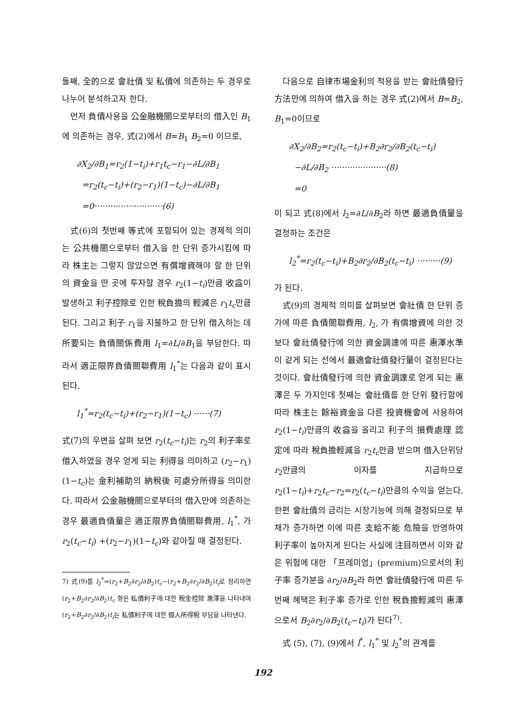둘째, 全的으로 會社債 및 私債에 의존하는 두 경우로 나누어 분석하고자 한다.
먼저 負債사용을 公金融機關으로부터의 借入인 B<sub>1</sub>에 의존하는 경우, 式(2)에서 B=B<sub>1</sub> B<sub>2</sub>=0 이므로,
∂X<sub>2</sub>/∂B<sub>1</sub>=r<sub>2</sub>(1−t<sub>i</sub>)+r<sub>1</sub>t<sub>c</sub>−r<sub>1</sub>−∂L/∂B<sub>1</sub>
=r<sub>2</sub>(t<sub>c</sub>−t<sub>i</sub>)+(r<sub>2</sub>−r<sub>1</sub>)(1−t<sub>c</sub>)−∂L/∂B<sub>1</sub>
=0··························(6)
式(6)의 첫번째 等式에 포함되어 있는 경제적 의미는 公共機關으로부터 借入을 한 단위 증가시킴에 따라 株主는 그렇지 않았으면 有償增資해야 할 한 단위의 資金을 딴 곳에 투자할 경우 r<sub>2</sub>(1−t<sub>i</sub>)만큼 收益이 발생하고 利子控除로 인한 稅負擔의 輕減은 r<sub>1</sub>t<sub>c</sub>만큼 된다. 그리고 利子 r<sub>1</sub>을 지불하고 한 단위 借入하는 데 所要되는 負債關係費用 l<sub>1</sub>=∂L/∂B<sub>1</sub>을 부담한다. 따라서 適正限界負債關聯費用 l<sub>1</sub><sup>*</sup>는 다음과 같이 표시된다.
l<sub>1</sub><sup>*</sup>=r<sub>2</sub>(t<sub>c</sub>−t<sub>i</sub>)+(r<sub>2</sub>−r<sub>1</sub>)(1−t<sub>c</sub>) ······(7)
式(7)의 우변을 살펴 보면 r<sub>2</sub>(t<sub>c</sub>−t<sub>i</sub>)는 r<sub>2</sub>의 利子率로 借入하였을 경우 얻게 되는 利得을 의미하고 (r<sub>2</sub>−r<sub>1</sub>)(1−t<sub>c</sub>)는 金利補助의 納稅後 可處分所得을 의미한다. 따라서 公金融機關으로부터의 借入만에 의존하는 경우 最適負債量은 適正限界負債關聯費用, l<sub>1</sub><sup>*</sup>, 가 r<sub>2</sub>(t<sub>c</sub>−t<sub>i</sub>) +(r<sub>2</sub>−r<sub>1</sub>)(1−t<sub>c</sub>)와 같아질 때 결정된다.
7) 式(9)를 l<sub>2</sub><sup>*</sup>=(r<sub>2</sub>+B<sub>2</sub>∂r<sub>2</sub>/∂B<sub>2</sub>)t<sub>c</sub>−(r<sub>2</sub>+B<sub>2</sub>∂r<sub>2</sub>/∂B<sub>2</sub>)t<sub>i</sub>로 정리하면 (r<sub>2</sub>+B<sub>2</sub>∂r<sub>2</sub>/∂B<sub>2</sub>)t<sub>c</sub> 항은 私債利子에 대한 稅金控除 惠澤을 나타내며 (r<sub>2</sub>+B<sub>2</sub>∂r<sub>2</sub>/∂B<sub>2</sub>)t<sub>i</sub>는 私債利子에 대한 個人所得稅 부담을 나타낸다.
다음으로 自律市場金利의 적용을 받는 會社債發行方法만에 의하여 借入을 하는 경우 式(2)에서 B=B<sub>2</sub>, B<sub>1</sub>=0이므로
∂X<sub>2</sub>/∂B<sub>2</sub>=r<sub>2</sub>(t<sub>c</sub>−t<sub>i</sub>)+B<sub>2</sub>∂r<sub>2</sub>/∂B<sub>2</sub>(t<sub>c</sub>−t<sub>i</sub>)
−∂L/∂B<sub>2</sub> ·····················(8)
=0
이 되고 式(8)에서 l<sub>2</sub>=∂L/∂B<sub>2</sub>라 하면 最適負債量을 결정하는 조건은
l<sub>2</sub><sup>*</sup>=r<sub>2</sub>(t<sub>c</sub>−t<sub>i</sub>)+B<sub>2</sub>∂r<sub>2</sub>/∂B<sub>2</sub>(t<sub>c</sub>−t<sub>i</sub>) ·········(9)
가 된다.
式(9)의 경제적 의미를 살펴보면 會社債 한 단위 증가에 따른 負債關聯費用, l<sub>2</sub>, 가 有償增資에 의한 것보다 會社債發行에 의한 資金調達에 따른 惠澤水準이 같게 되는 선에서 最適會社債發行量이 결정된다는 것이다. 會社債發行에 의한 資金調達로 얻게 되는 惠澤은 두 가지인데 첫째는 會社債를 한 단위 發行함에 따라 株主는 餘裕資金을 다른 投資機會에 사용하여 r<sub>2</sub>(1−t<sub>i</sub>)만큼의 收益을 올리고 利子의 損費處理 認定에 따라 稅負擔輕減을 r<sub>2</sub>t<sub>c</sub>만큼 받으며 借入단위당 r<sub>2</sub>만큼의 이자를 지급하므로 r<sub>2</sub>(1−t<sub>i</sub>)+r<sub>2</sub>t<sub>c</sub>−r<sub>2</sub>=r<sub>2</sub>(t<sub>c</sub>−t<sub>i</sub>)만큼의 수익을 얻는다. 한편 會社債의 금리는 시장기능에 의해 결정되므로 부채가 증가하면 이에 따른 支給不能 危險을 반영하여 利子率이 높아지게 된다는 사실에 注目하면서 이와 같은 위험에 대한 「프레미엄」(premium)으로서의 利子率 증가분을 ∂r<sub>2</sub>/∂B<sub>2</sub>라 하면 會社債發行에 따른 두번째 혜택은 利子率 증가로 인한 稅負擔輕減의 惠澤으로서 B<sub>2</sub>∂r<sub>2</sub>/∂B<sub>2</sub>(t<sub>c</sub>−t<sub>i</sub>)가 된다<sup>7)</sup>.
式 (5), (7), (9)에서 l<sup>*</sup>, l<sub>1</sub><sup>*</sup> 및 l<sub>2</sub><sup>*</sup>의 관계를
192